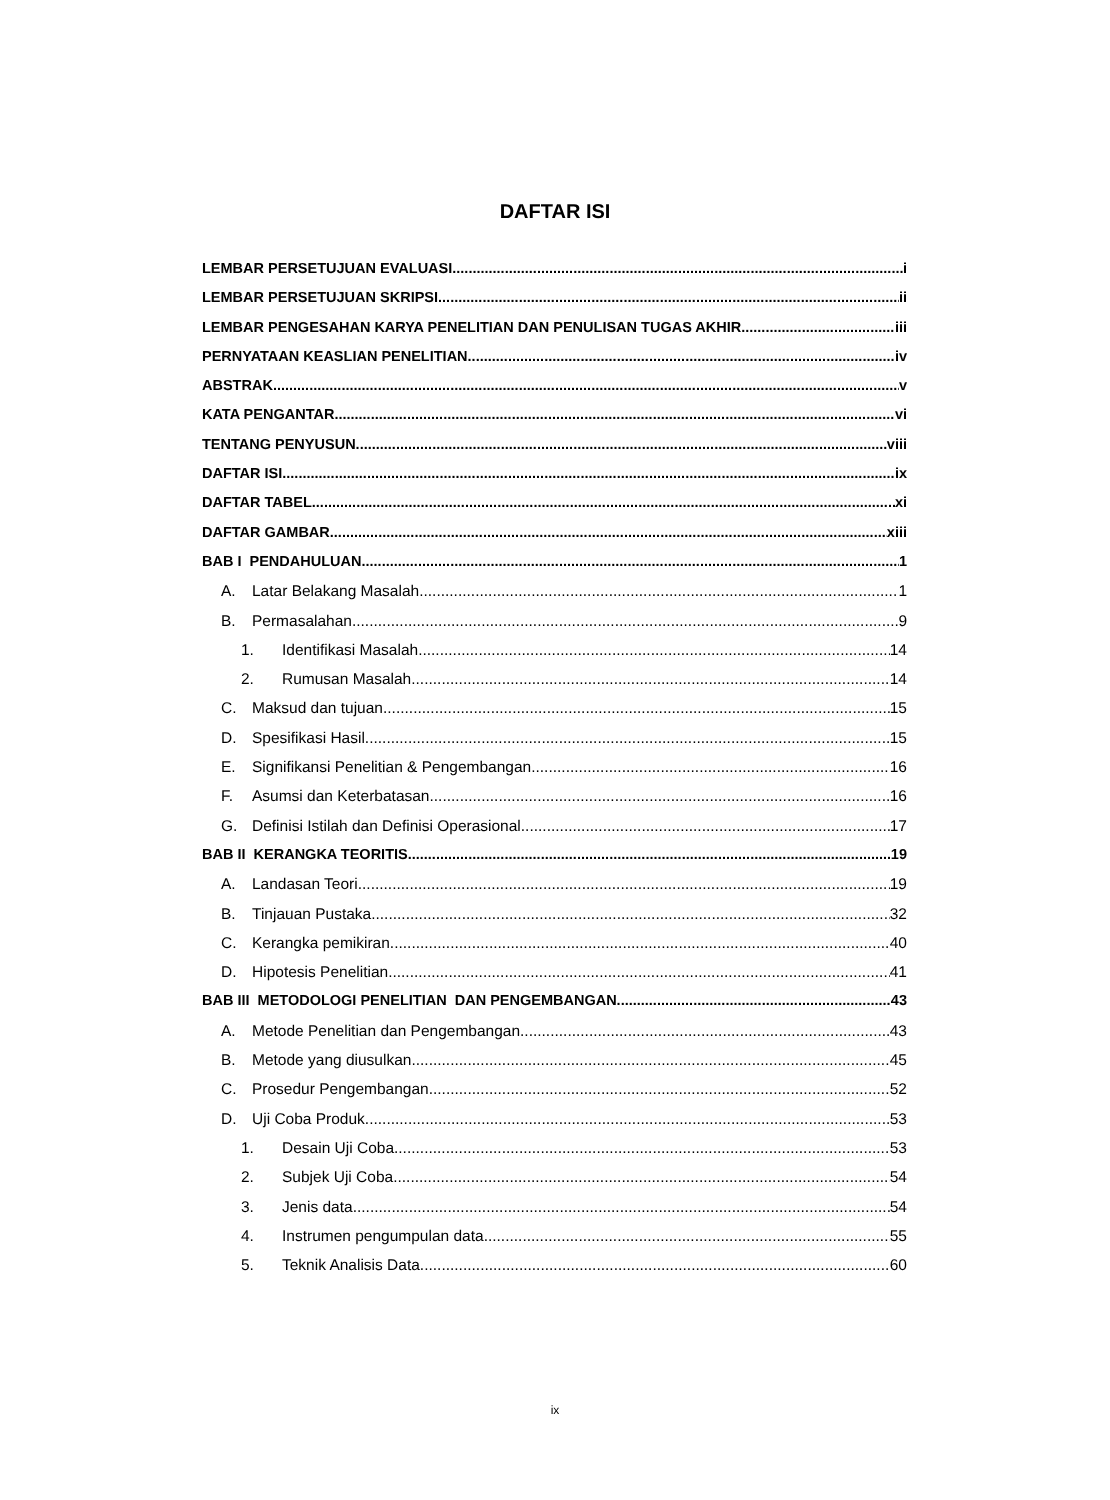DAFTAR ISI
LEMBAR PERSETUJUAN EVALUASI i
LEMBAR PERSETUJUAN SKRIPSI ii
LEMBAR PENGESAHAN KARYA PENELITIAN DAN PENULISAN TUGAS AKHIR iii
PERNYATAAN KEASLIAN PENELITIAN iv
ABSTRAK v
KATA PENGANTAR vi
TENTANG PENYUSUN viii
DAFTAR ISI ix
DAFTAR TABEL xi
DAFTAR GAMBAR xiii
BAB I PENDAHULUAN 1
A. Latar Belakang Masalah 1
B. Permasalahan 9
1. Identifikasi Masalah 14
2. Rumusan Masalah 14
C. Maksud dan tujuan 15
D. Spesifikasi Hasil 15
E. Signifikansi Penelitian & Pengembangan 16
F. Asumsi dan Keterbatasan 16
G. Definisi Istilah dan Definisi Operasional 17
BAB II KERANGKA TEORITIS 19
A. Landasan Teori 19
B. Tinjauan Pustaka 32
C. Kerangka pemikiran 40
D. Hipotesis Penelitian 41
BAB III METODOLOGI PENELITIAN DAN PENGEMBANGAN 43
A. Metode Penelitian dan Pengembangan 43
B. Metode yang diusulkan 45
C. Prosedur Pengembangan 52
D. Uji Coba Produk 53
1. Desain Uji Coba 53
2. Subjek Uji Coba 54
3. Jenis data 54
4. Instrumen pengumpulan data 55
5. Teknik Analisis Data 60
ix